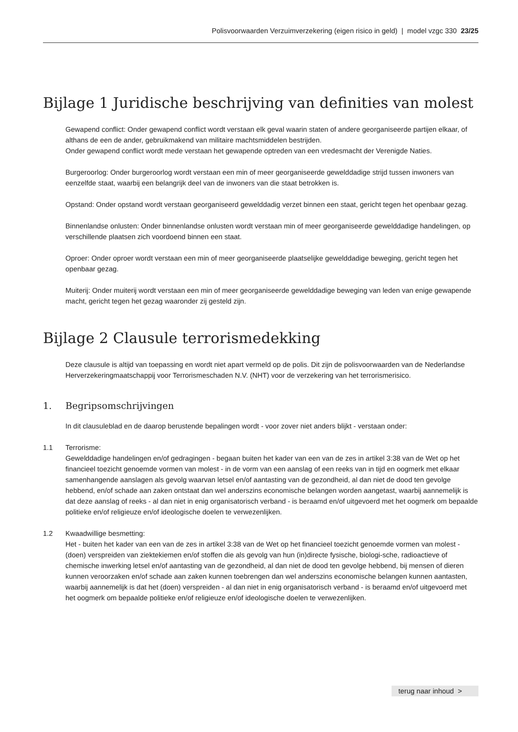Polisvoorwaarden Verzuimverzekering (eigen risico in geld) | model vzgc 330 23/25
Bijlage 1 Juridische beschrijving van definities van molest
Gewapend conflict: Onder gewapend conflict wordt verstaan elk geval waarin staten of andere georganiseerde partijen elkaar, of althans de een de ander, gebruikmakend van militaire machtsmiddelen bestrijden.
Onder gewapend conflict wordt mede verstaan het gewapende optreden van een vredesmacht der Verenigde Naties.
Burgeroorlog: Onder burgeroorlog wordt verstaan een min of meer georganiseerde gewelddadige strijd tussen inwoners van eenzelfde staat, waarbij een belangrijk deel van de inwoners van die staat betrokken is.
Opstand: Onder opstand wordt verstaan georganiseerd gewelddadig verzet binnen een staat, gericht tegen het openbaar gezag.
Binnenlandse onlusten: Onder binnenlandse onlusten wordt verstaan min of meer georganiseerde gewelddadige handelingen, op verschillende plaatsen zich voordoend binnen een staat.
Oproer: Onder oproer wordt verstaan een min of meer georganiseerde plaatselijke gewelddadige beweging, gericht tegen het openbaar gezag.
Muiterij: Onder muiterij wordt verstaan een min of meer georganiseerde gewelddadige beweging van leden van enige gewapende macht, gericht tegen het gezag waaronder zij gesteld zijn.
Bijlage 2 Clausule terrorismedekking
Deze clausule is altijd van toepassing en wordt niet apart vermeld op de polis. Dit zijn de polisvoorwaarden van de Nederlandse Herverzekeringmaatschappij voor Terrorismeschaden N.V. (NHT) voor de verzekering van het terrorismerisico.
1. Begripsomschrijvingen
In dit clausuleblad en de daarop berustende bepalingen wordt - voor zover niet anders blijkt - verstaan onder:
1.1 Terrorisme:
Gewelddadige handelingen en/of gedragingen - begaan buiten het kader van een van de zes in artikel 3:38 van de Wet op het financieel toezicht genoemde vormen van molest - in de vorm van een aanslag of een reeks van in tijd en oogmerk met elkaar samenhangende aanslagen als gevolg waarvan letsel en/of aantasting van de gezondheid, al dan niet de dood ten gevolge hebbend, en/of schade aan zaken ontstaat dan wel anderszins economische belangen worden aangetast, waarbij aannemelijk is dat deze aanslag of reeks - al dan niet in enig organisatorisch verband - is beraamd en/of uitgevoerd met het oogmerk om bepaalde politieke en/of religieuze en/of ideologische doelen te verwezenlijken.
1.2 Kwaadwillige besmetting:
Het - buiten het kader van een van de zes in artikel 3:38 van de Wet op het financieel toezicht genoemde vormen van molest - (doen) verspreiden van ziektekiemen en/of stoffen die als gevolg van hun (in)directe fysische, biologi-sche, radioactieve of chemische inwerking letsel en/of aantasting van de gezondheid, al dan niet de dood ten gevolge hebbend, bij mensen of dieren kunnen veroorzaken en/of schade aan zaken kunnen toebrengen dan wel anderszins economische belangen kunnen aantasten, waarbij aannemelijk is dat het (doen) verspreiden - al dan niet in enig organisatorisch verband - is beraamd en/of uitgevoerd met het oogmerk om bepaalde politieke en/of religieuze en/of ideologische doelen te verwezenlijken.
terug naar inhoud >